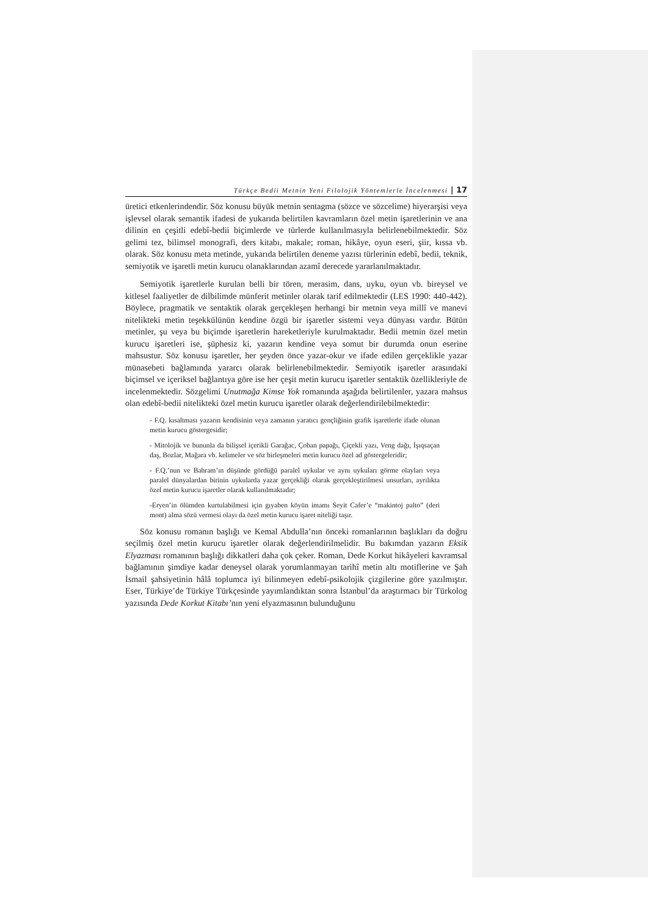Türkçe Bedii Metnin Yeni Filolojik Yöntemlerle İncelenmesi | 17
üretici etkenlerindendir. Söz konusu büyük metnin sentagma (sözce ve sözcelime) hiyerarşisi veya işlevsel olarak semantik ifadesi de yukarıda belirtilen kavramların özel metin işaretlerinin ve ana dilinin en çeşitli edebî-bedii biçimlerde ve türlerde kullanılmasıyla belirlenebilmektedir. Söz gelimi tez, bilimsel monografi, ders kitabı, makale; roman, hikâye, oyun eseri, şiir, kıssa vb. olarak. Söz konusu meta metinde, yukarıda belirtilen deneme yazısı türlerinin edebî, bedii, teknik, semiyotik ve işaretli metin kurucu olanaklarından azamî derecede yararlanılmaktadır.
Semiyotik işaretlerle kurulan belli bir tören, merasim, dans, uyku, oyun vb. bireysel ve kitlesel faaliyetler de dilbilimde münferit metinler olarak tarif edilmektedir (LES 1990: 440-442). Böylece, pragmatik ve sentaktik olarak gerçekleşen herhangi bir metnin veya millî ve manevi nitelikteki metin teşekkülünün kendine özgü bir işaretler sistemi veya dünyası vardır. Bütün metinler, şu veya bu biçimde işaretlerin hareketleriyle kurulmaktadır. Bedii metnin özel metin kurucu işaretleri ise, şüphesiz ki, yazarın kendine veya somut bir durumda onun eserine mahsustur. Söz konusu işaretler, her şeyden önce yazar-okur ve ifade edilen gerçeklikle yazar münasebeti bağlamında yararcı olarak belirlenebilmektedir. Semiyotik işaretler arasındaki biçimsel ve içeriksel bağlantıya göre ise her çeşit metin kurucu işaretler sentaktik özellikleriyle de incelenmektedir. Sözgelimi Unutmağa Kimse Yok romanında aşağıda belirtilenler, yazara mahsus olan edebî-bedii nitelikteki özel metin kurucu işaretler olarak değerlendirilebilmektedir:
- F.Q. kısaltması yazarın kendisinin veya zamanın yaratıcı gençliğinin grafik işaretlerle ifade olunan metin kurucu göstergesidir;
- Mitolojik ve bununla da bilişsel içerikli Garağac, Çoban papağı, Çiçekli yazı, Veng dağı, İşıqsaçan daş, Bozlar, Mağara vb. kelimeler ve söz birleşmeleri metin kurucu özel ad göstergeleridir;
- F.Q.’nun ve Bahram’ın düşünde gördüğü paralel uykular ve aynı uykuları görme olayları veya paralel dünyalardan birinin uykularda yazar gerçekliği olarak gerçekleştirilmesi unsurları, ayrılıkta özel metin kurucu işaretler olarak kullanılmaktadır;
-Eryen’in ölümden kurtulabilmesi için gıyaben köyün imamı Seyit Cafer’e “makintoj palto” (deri mont) alma sözü vermesi olayı da özel metin kurucu işaret niteliği taşır.
Söz konusu romanın başlığı ve Kemal Abdulla’nın önceki romanlarının başlıkları da doğru seçilmiş özel metin kurucu işaretler olarak değerlendirilmelidir. Bu bakımdan yazarın Eksik Elyazması romanının başlığı dikkatleri daha çok çeker. Roman, Dede Korkut hikâyeleri kavramsal bağlamının şimdiye kadar deneysel olarak yorumlanmayan tarihî metin altı motiflerine ve Şah İsmail şahsiyetinin hâlâ toplumca iyi bilinmeyen edebî-psikolojik çizgilerine göre yazılmıştır. Eser, Türkiye’de Türkiye Türkçesinde yayımlandıktan sonra İstanbul’da araştırmacı bir Türkolog yazısında Dede Korkut Kitabı’nın yeni elyazmasının bulunduğunu